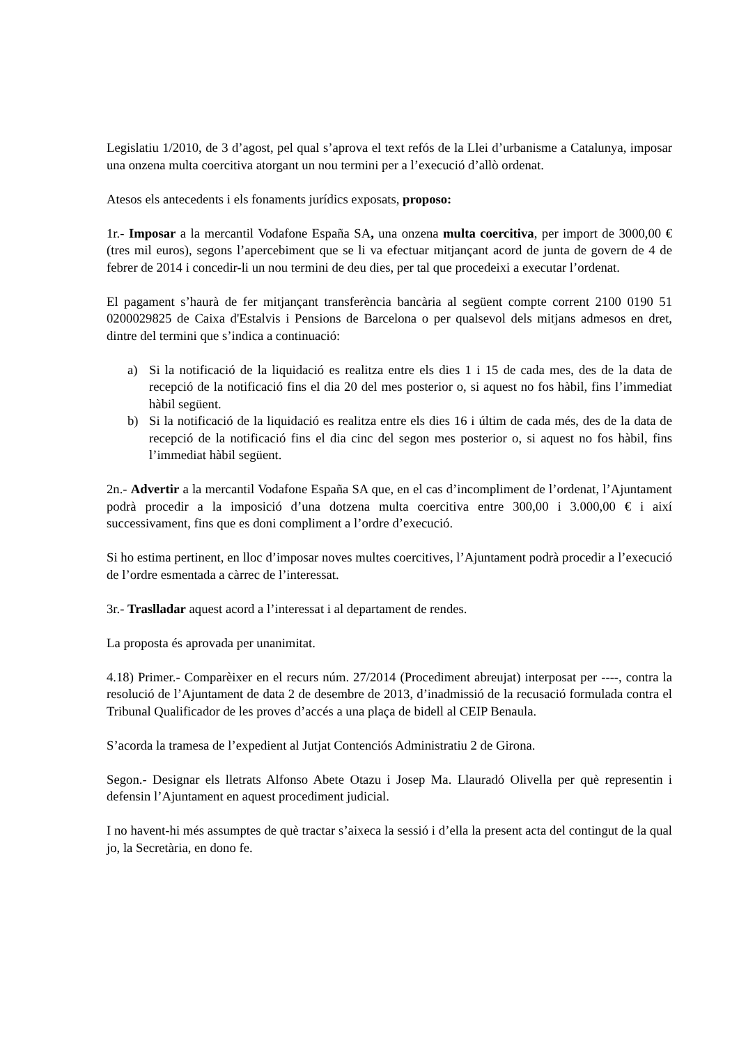Legislatiu 1/2010, de 3 d’agost, pel qual s’aprova el text refós de la Llei d’urbanisme a Catalunya, imposar una onzena multa coercitiva atorgant un nou termini per a l’execució d’allò ordenat.
Atesos els antecedents i els fonaments jurídics exposats, proposo:
1r.- Imposar a la mercantil Vodafone España SA, una onzena multa coercitiva, per import de 3000,00 € (tres mil euros), segons l’apercebiment que se li va efectuar mitjançant acord de junta de govern de 4 de febrer de 2014 i concedir-li un nou termini de deu dies, per tal que procedeixi a executar l’ordenat.
El pagament s’haurà de fer mitjançant transferència bancària al següent compte corrent 2100 0190 51 0200029825 de Caixa d'Estalvis i Pensions de Barcelona o per qualsevol dels mitjans admesos en dret, dintre del termini que s’indica a continuació:
a) Si la notificació de la liquidació es realitza entre els dies 1 i 15 de cada mes, des de la data de recepció de la notificació fins el dia 20 del mes posterior o, si aquest no fos hàbil, fins l’immediat hàbil següent.
b) Si la notificació de la liquidació es realitza entre els dies 16 i últim de cada més, des de la data de recepció de la notificació fins el dia cinc del segon mes posterior o, si aquest no fos hàbil, fins l’immediat hàbil següent.
2n.- Advertir a la mercantil Vodafone España SA que, en el cas d’incompliment de l’ordenat, l’Ajuntament podrà procedir a la imposició d’una dotzena multa coercitiva entre 300,00 i 3.000,00 € i així successivament, fins que es doni compliment a l’ordre d’execució.
Si ho estima pertinent, en lloc d’imposar noves multes coercitives, l’Ajuntament podrà procedir a l’execució de l’ordre esmentada a càrrec de l’interessat.
3r.- Traslladar aquest acord a l’interessat i al departament de rendes.
La proposta és aprovada per unanimitat.
4.18) Primer.- Comparèixer en el recurs núm. 27/2014 (Procediment abreujat) interposat per ----, contra la resolució de l’Ajuntament de data 2 de desembre de 2013, d’inadmissió de la recusació formulada contra el Tribunal Qualificador de les proves d’accés a una plaça de bidell al CEIP Benaula.
S’acorda la tramesa de l’expedient al Jutjat Contenciós Administratiu 2 de Girona.
Segon.- Designar els lletrats Alfonso Abete Otazu i Josep Ma. Llauradó Olivella per què representin i defensin l’Ajuntament en aquest procediment judicial.
I no havent-hi més assumptes de què tractar s’aixeca la sessió i d’ella la present acta del contingut de la qual jo, la Secretària, en dono fe.